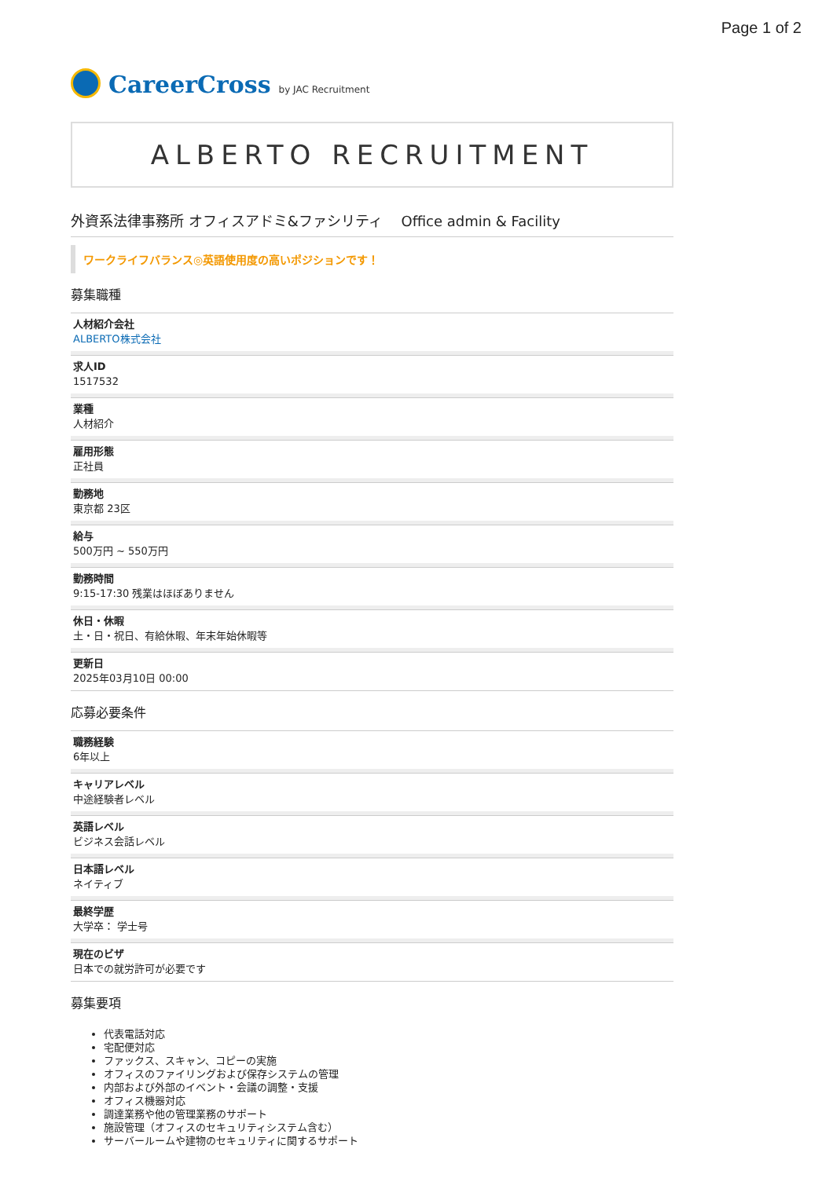Page 1 of 2
CareerCross by JAC Recruitment
ALBERTO RECRUITMENT
外資系法律事務所 オフィスアドミ&ファシリティ　 Office admin & Facility
ワークライフバランス◎英語使用度の高いポジションです！
募集職種
人材紹介会社
ALBERTO株式会社
求人ID
1517532
業種
人材紹介
雇用形態
正社員
勤務地
東京都 23区
給与
500万円 ~ 550万円
勤務時間
9:15-17:30 残業はほぼありません
休日・休暇
土・日・祝日、有給休暇、年末年始休暇等
更新日
2025年03月10日 00:00
応募必要条件
職務経験
6年以上
キャリアレベル
中途経験者レベル
英語レベル
ビジネス会話レベル
日本語レベル
ネイティブ
最終学歴
大学卒： 学士号
現在のビザ
日本での就労許可が必要です
募集要項
代表電話対応
宅配便対応
ファックス、スキャン、コピーの実施
オフィスのファイリングおよび保存システムの管理
内部および外部のイベント・会議の調整・支援
オフィス機器対応
調達業務や他の管理業務のサポート
施設管理（オフィスのセキュリティシステム含む）
サーバールームや建物のセキュリティに関するサポート